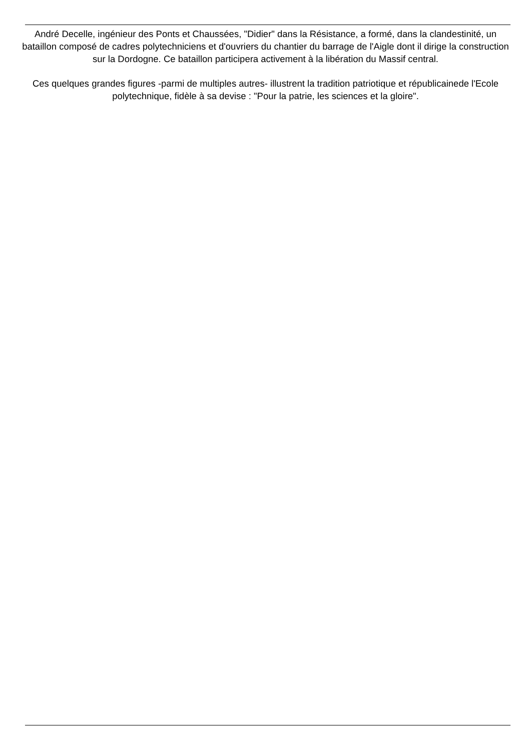André Decelle, ingénieur des Ponts et Chaussées, "Didier" dans la Résistance, a formé, dans la clandestinité, un bataillon composé de cadres polytechniciens et d'ouvriers du chantier du barrage de l'Aigle dont il dirige la construction sur la Dordogne. Ce bataillon participera activement à la libération du Massif central.
Ces quelques grandes figures -parmi de multiples autres- illustrent la tradition patriotique et républicainede l'Ecole polytechnique, fidèle à sa devise : "Pour la patrie, les sciences et la gloire".